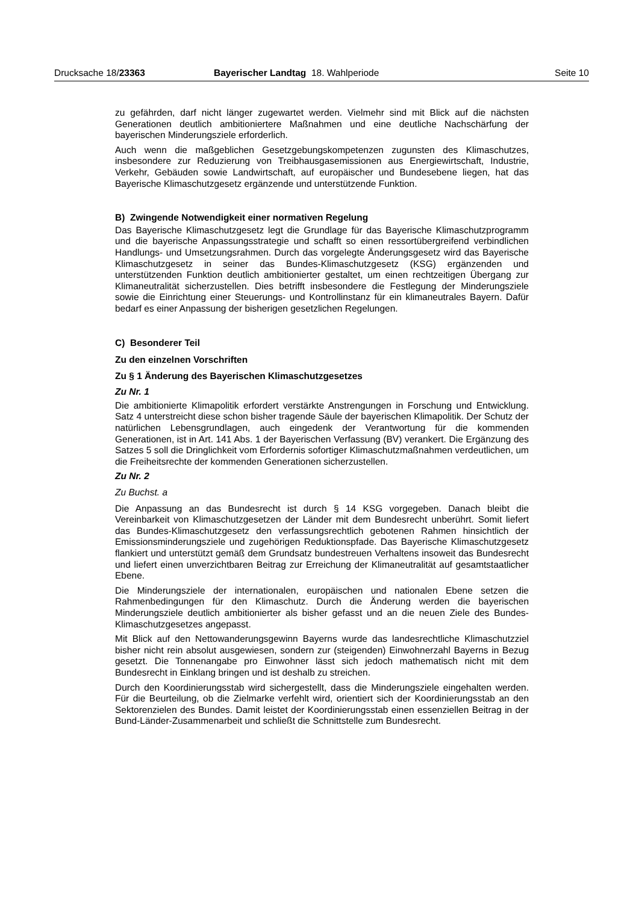Drucksache 18/23363 Bayerischer Landtag 18. Wahlperiode Seite 10
zu gefährden, darf nicht länger zugewartet werden. Vielmehr sind mit Blick auf die nächsten Generationen deutlich ambitioniertere Maßnahmen und eine deutliche Nachschärfung der bayerischen Minderungsziele erforderlich.
Auch wenn die maßgeblichen Gesetzgebungskompetenzen zugunsten des Klimaschutzes, insbesondere zur Reduzierung von Treibhausgasemissionen aus Energiewirtschaft, Industrie, Verkehr, Gebäuden sowie Landwirtschaft, auf europäischer und Bundesebene liegen, hat das Bayerische Klimaschutzgesetz ergänzende und unterstützende Funktion.
B) Zwingende Notwendigkeit einer normativen Regelung
Das Bayerische Klimaschutzgesetz legt die Grundlage für das Bayerische Klimaschutzprogramm und die bayerische Anpassungsstrategie und schafft so einen ressortübergreifend verbindlichen Handlungs- und Umsetzungsrahmen. Durch das vorgelegte Änderungsgesetz wird das Bayerische Klimaschutzgesetz in seiner das Bundes-Klimaschutzgesetz (KSG) ergänzenden und unterstützenden Funktion deutlich ambitionierter gestaltet, um einen rechtzeitigen Übergang zur Klimaneutralität sicherzustellen. Dies betrifft insbesondere die Festlegung der Minderungsziele sowie die Einrichtung einer Steuerungs- und Kontrollinstanz für ein klimaneutrales Bayern. Dafür bedarf es einer Anpassung der bisherigen gesetzlichen Regelungen.
C) Besonderer Teil
Zu den einzelnen Vorschriften
Zu § 1 Änderung des Bayerischen Klimaschutzgesetzes
Zu Nr. 1
Die ambitionierte Klimapolitik erfordert verstärkte Anstrengungen in Forschung und Entwicklung. Satz 4 unterstreicht diese schon bisher tragende Säule der bayerischen Klimapolitik. Der Schutz der natürlichen Lebensgrundlagen, auch eingedenk der Verantwortung für die kommenden Generationen, ist in Art. 141 Abs. 1 der Bayerischen Verfassung (BV) verankert. Die Ergänzung des Satzes 5 soll die Dringlichkeit vom Erfordernis sofortiger Klimaschutzmaßnahmen verdeutlichen, um die Freiheitsrechte der kommenden Generationen sicherzustellen.
Zu Nr. 2
Zu Buchst. a
Die Anpassung an das Bundesrecht ist durch § 14 KSG vorgegeben. Danach bleibt die Vereinbarkeit von Klimaschutzgesetzen der Länder mit dem Bundesrecht unberührt. Somit liefert das Bundes-Klimaschutzgesetz den verfassungsrechtlich gebotenen Rahmen hinsichtlich der Emissionsminderungsziele und zugehörigen Reduktionspfade. Das Bayerische Klimaschutzgesetz flankiert und unterstützt gemäß dem Grundsatz bundestreuen Verhaltens insoweit das Bundesrecht und liefert einen unverzichtbaren Beitrag zur Erreichung der Klimaneutralität auf gesamtstaatlicher Ebene.
Die Minderungsziele der internationalen, europäischen und nationalen Ebene setzen die Rahmenbedingungen für den Klimaschutz. Durch die Änderung werden die bayerischen Minderungsziele deutlich ambitionierter als bisher gefasst und an die neuen Ziele des Bundes-Klimaschutzgesetzes angepasst.
Mit Blick auf den Nettowanderungsgewinn Bayerns wurde das landesrechtliche Klimaschutzziel bisher nicht rein absolut ausgewiesen, sondern zur (steigenden) Einwohnerzahl Bayerns in Bezug gesetzt. Die Tonnenangabe pro Einwohner lässt sich jedoch mathematisch nicht mit dem Bundesrecht in Einklang bringen und ist deshalb zu streichen.
Durch den Koordinierungsstab wird sichergestellt, dass die Minderungsziele eingehalten werden. Für die Beurteilung, ob die Zielmarke verfehlt wird, orientiert sich der Koordinierungsstab an den Sektorenzielen des Bundes. Damit leistet der Koordinierungsstab einen essenziellen Beitrag in der Bund-Länder-Zusammenarbeit und schließt die Schnittstelle zum Bundesrecht.